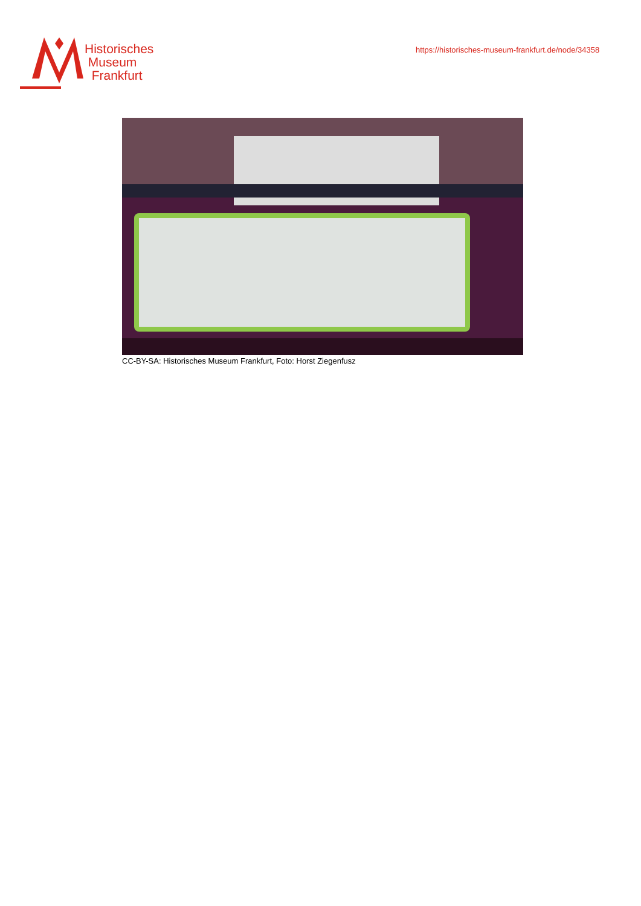Historisches
Museum
Frankfurt
https://historisches-museum-frankfurt.de/node/34358
CC-BY-SA: Historisches Museum Frankfurt, Foto: Horst Ziegenfusz